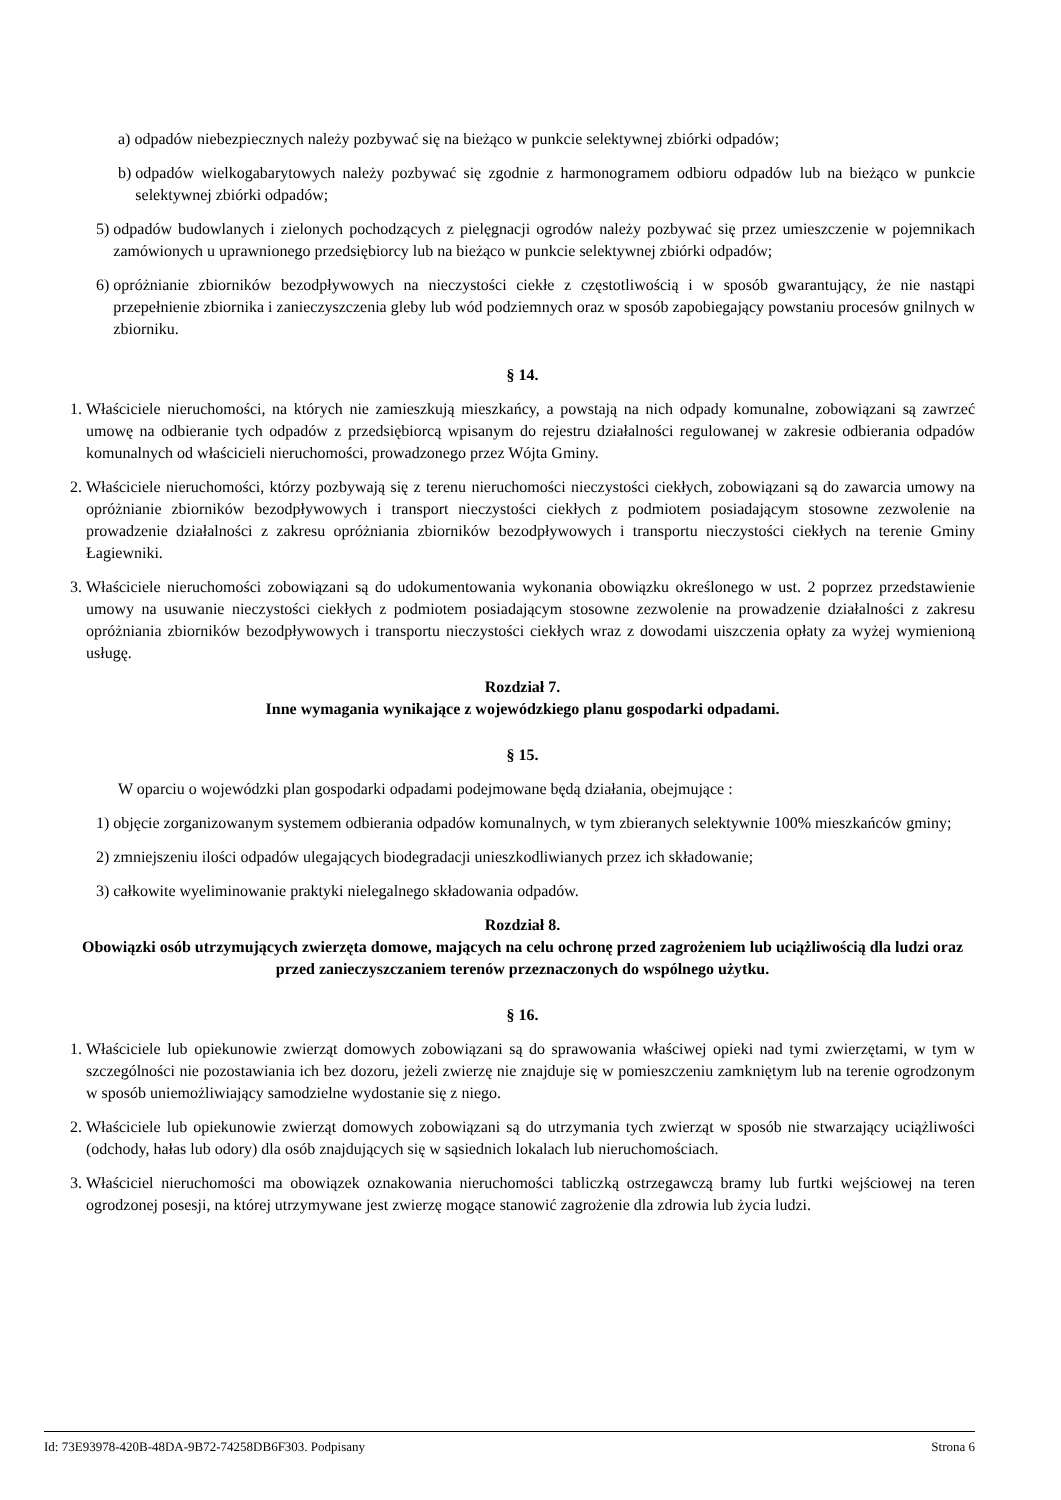a) odpadów niebezpiecznych należy pozbywać się na bieżąco w punkcie selektywnej zbiórki odpadów;
b) odpadów wielkogabarytowych należy pozbywać się zgodnie z harmonogramem odbioru odpadów lub na bieżąco w punkcie selektywnej zbiórki odpadów;
5) odpadów budowlanych i zielonych pochodzących z pielęgnacji ogrodów należy pozbywać się przez umieszczenie w pojemnikach zamówionych u uprawnionego przedsiębiorcy lub na bieżąco w punkcie selektywnej zbiórki odpadów;
6) opróżnianie zbiorników bezodpływowych na nieczystości ciekłe z częstotliwością i w sposób gwarantujący, że nie nastąpi przepełnienie zbiornika i zanieczyszczenia gleby lub wód podziemnych oraz w sposób zapobiegający powstaniu procesów gnilnych w zbiorniku.
§ 14.
1. Właściciele nieruchomości, na których nie zamieszkują mieszkańcy, a powstają na nich odpady komunalne, zobowiązani są zawrzeć umowę na odbieranie tych odpadów z przedsiębiorcą wpisanym do rejestru działalności regulowanej w zakresie odbierania odpadów komunalnych od właścicieli nieruchomości, prowadzonego przez Wójta Gminy.
2. Właściciele nieruchomości, którzy pozbywają się z terenu nieruchomości nieczystości ciekłych, zobowiązani są do zawarcia umowy na opróżnianie zbiorników bezodpływowych i transport nieczystości ciekłych z podmiotem posiadającym stosowne zezwolenie na prowadzenie działalności z zakresu opróżniania zbiorników bezodpływowych i transportu nieczystości ciekłych na terenie Gminy Łagiewniki.
3. Właściciele nieruchomości zobowiązani są do udokumentowania wykonania obowiązku określonego w ust. 2 poprzez przedstawienie umowy na usuwanie nieczystości ciekłych z podmiotem posiadającym stosowne zezwolenie na prowadzenie działalności z zakresu opróżniania zbiorników bezodpływowych i transportu nieczystości ciekłych wraz z dowodami uiszczenia opłaty za wyżej wymienioną usługę.
Rozdział 7.
Inne wymagania wynikające z wojewódzkiego planu gospodarki odpadami.
§ 15.
W oparciu o wojewódzki plan gospodarki odpadami podejmowane będą działania, obejmujące :
1) objęcie zorganizowanym systemem odbierania odpadów komunalnych, w tym zbieranych selektywnie 100% mieszkańców gminy;
2) zmniejszeniu ilości odpadów ulegających biodegradacji unieszkodliwianych przez ich składowanie;
3) całkowite wyeliminowanie praktyki nielegalnego składowania odpadów.
Rozdział 8.
Obowiązki osób utrzymujących zwierzęta domowe, mających na celu ochronę przed zagrożeniem lub uciążliwością dla ludzi oraz przed zanieczyszczaniem terenów przeznaczonych do wspólnego użytku.
§ 16.
1. Właściciele lub opiekunowie zwierząt domowych zobowiązani są do sprawowania właściwej opieki nad tymi zwierzętami, w tym w szczególności nie pozostawiania ich bez dozoru, jeżeli zwierzę nie znajduje się w pomieszczeniu zamkniętym lub na terenie ogrodzonym w sposób uniemożliwiający samodzielne wydostanie się z niego.
2. Właściciele lub opiekunowie zwierząt domowych zobowiązani są do utrzymania tych zwierząt w sposób nie stwarzający uciążliwości (odchody, hałas lub odory) dla osób znajdujących się w sąsiednich lokalach lub nieruchomościach.
3. Właściciel nieruchomości ma obowiązek oznakowania nieruchomości tabliczką ostrzegawczą bramy lub furtki wejściowej na teren ogrodzonej posesji, na której utrzymywane jest zwierzę mogące stanowić zagrożenie dla zdrowia lub życia ludzi.
Id: 73E93978-420B-48DA-9B72-74258DB6F303. Podpisany Strona 6